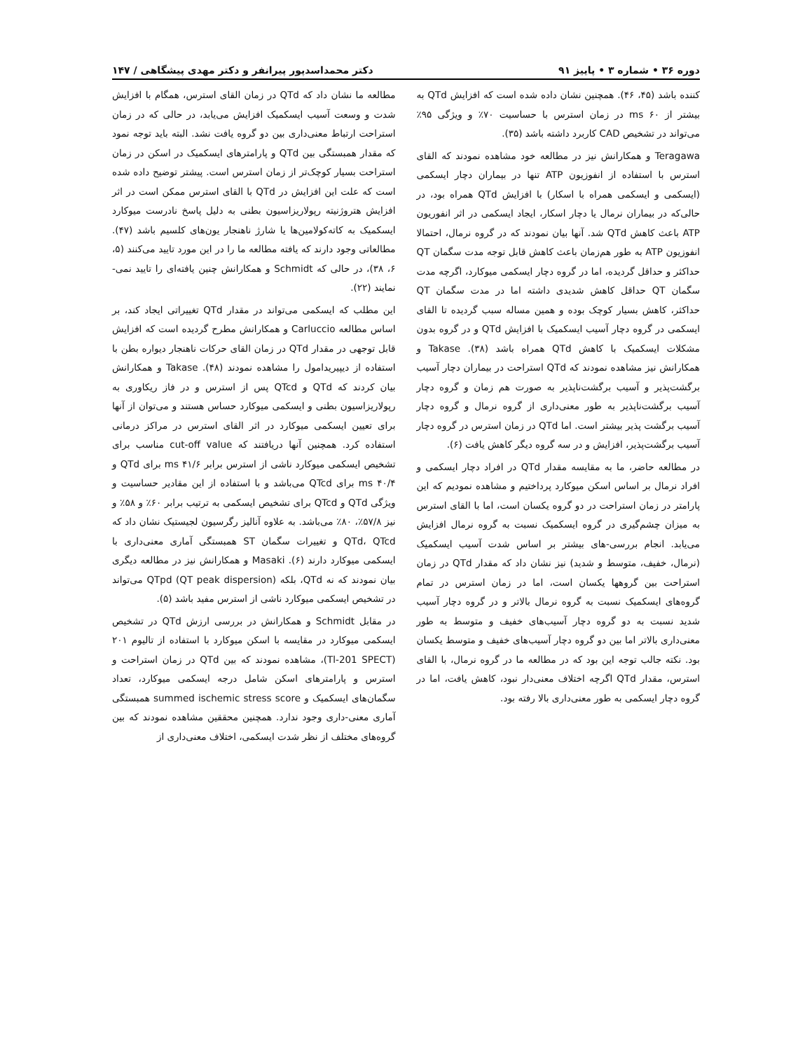دوره ۳۶ • شماره ۳ • پاییز ۹۱ دکتر محمداسدپور پیرانفر و دکتر مهدی پیشگاهی / ۱۴۷
کننده باشد (۴۵، ۴۶). همچنین نشان داده شده است که افزایش QTd به بیشتر از ms ۶۰ در زمان استرس با حساسیت ۷۰٪ و ویژگی ۹۵٪ می‌تواند در تشخیص CAD کاربرد داشته باشد (۳۵).
Teragawa و همکارانش نیز در مطالعه خود مشاهده نمودند که القای استرس با استفاده از انفوزیون ATP تنها در بیماران دچار ایسکمی (ایسکمی و ایسکمی همراه با اسکار) با افزایش QTd همراه بود، در حالی‌که در بیماران نرمال یا دچار اسکار، ایجاد ایسکمی در اثر انفوریون ATP باعث کاهش QTd شد. آنها بیان نمودند که در گروه نرمال، احتمالا انفوزیون ATP به طور هم‌زمان باعث کاهش قابل توجه مدت سگمان QT حداکثر و حداقل گردیده، اما در گروه دچار ایسکمی میوکارد، اگرچه مدت سگمان QT حداقل کاهش شدیدی داشته اما در مدت سگمان QT حداکثر، کاهش بسیار کوچک بوده و همین مساله سبب گردیده تا القای ایسکمی در گروه دچار آسیب ایسکمیک با افزایش QTd و در گروه بدون مشکلات ایسکمیک با کاهش QTd همراه باشد (۳۸). Takase و همکارانش نیز مشاهده نمودند که QTd استراحت در بیماران دچار آسیب برگشت‌پذیر و آسیب برگشت‌ناپذیر به صورت هم زمان و گروه دچار آسیب برگشت‌ناپذیر به طور معنی‌داری از گروه نرمال و گروه دچار آسیب برگشت پذیر بیشتر است. اما QTd در زمان استرس در گروه دچار آسیب برگشت‌پذیر، افزایش و در سه گروه دیگر کاهش یافت (۶).
در مطالعه حاضر، ما به مقایسه مقدار QTd در افراد دچار ایسکمی و افراد نرمال بر اساس اسکن میوکارد پرداختیم و مشاهده نمودیم که این پارامتر در زمان استراحت در دو گروه یکسان است، اما با القای استرس به میزان چشم‌گیری در گروه ایسکمیک نسبت به گروه نرمال افزایش می‌یابد. انجام بررسی-های بیشتر بر اساس شدت آسیب ایسکمیک (نرمال، خفیف، متوسط و شدید) نیز نشان داد که مقدار QTd در زمان استراحت بین گروهها یکسان است، اما در زمان استرس در تمام گروه‌های ایسکمیک نسبت به گروه نرمال بالاتر و در گروه دچار آسیب شدید نسبت به دو گروه دچار آسیب‌های خفیف و متوسط به طور معنی‌داری بالاتر اما بین دو گروه دچار آسیب‌های خفیف و متوسط یکسان بود. نکته جالب توجه این بود که در مطالعه ما در گروه نرمال، با القای استرس، مقدار QTd اگرچه اختلاف معنی‌دار نبود، کاهش یافت، اما در گروه دچار ایسکمی به طور معنی‌داری بالا رفته بود.
مطالعه ما نشان داد که QTd در زمان القای استرس، همگام با افزایش شدت و وسعت آسیب ایسکمیک افزایش می‌یابد، در حالی که در زمان استراحت ارتباط معنی‌داری بین دو گروه یافت نشد. البته باید توجه نمود که مقدار همبستگی بین QTd و پارامترهای ایسکمیک در اسکن در زمان استراحت بسیار کوچک‌تر از زمان استرس است. پیشتر توضیح داده شده است که علت این افزایش در QTd با القای استرس ممکن است در اثر افزایش هتروژنیته رپولاریزاسیون بطنی به دلیل پاسخ نادرست میوکارد ایسکمیک به کاته‌کولامین‌ها یا شارژ ناهنجار یون‌های کلسیم باشد (۴۷). مطالعاتی وجود دارند که یافته مطالعه ما را در این مورد تایید می‌کنند (۵، ۶، ۳۸)، در حالی که Schmidt و همکارانش چنین یافته‌ای را تایید نمی-نمایند (۲۲).
این مطلب که ایسکمی می‌تواند در مقدار QTd تغییراتی ایجاد کند، بر اساس مطالعه Carluccio و همکارانش مطرح گردیده است که افزایش قابل توجهی در مقدار QTd در زمان القای حرکات ناهنجار دیواره بطن با استفاده از دیپیریدامول را مشاهده نمودند (۴۸). Takase و همکارانش بیان کردند که QTd و QTcd پس از استرس و در فاز ریکاوری به رپولاریزاسیون بطنی و ایسکمی میوکارد حساس هستند و می‌توان از آنها برای تعیین ایسکمی میوکارد در اثر القای استرس در مراکز درمانی استفاده کرد. همچنین آنها دریافتند که cut-off value مناسب برای تشخیص ایسکمی میوکارد ناشی از استرس برابر ms ۴۱/۶ برای QTd و ms ۴۰/۴ برای QTcd می‌باشد و با استفاده از این مقادیر حساسیت و ویژگی QTd و QTcd برای تشخیص ایسکمی به ترتیب برابر ۶۰٪ و ۵۸٪ و نیز ۵۷/۸٪، ۸۰٪ می‌باشد. به علاوه آنالیز رگرسیون لجیستیک نشان داد که QTd، QTcd و تغییرات سگمان ST همبستگی آماری معنی‌داری با ایسکمی میوکارد دارند (۶). Masaki و همکارانش نیز در مطالعه دیگری بیان نمودند که نه QTd، بلکه QTpd (QT peak dispersion) می‌تواند در تشخیص ایسکمی میوکارد ناشی از استرس مفید باشد (۵).
در مقابل Schmidt و همکارانش در بررسی ارزش QTd در تشخیص ایسکمی میوکارد در مقایسه با اسکن میوکارد با استفاده از تالیوم ۲۰۱ (Tl-201 SPECT)، مشاهده نمودند که بین QTd در زمان استراحت و استرس و پارامترهای اسکن شامل درجه ایسکمی میوکارد، تعداد سگمان‌های ایسکمیک و summed ischemic stress score همبستگی آماری معنی-داری وجود ندارد. همچنین محققین مشاهده نمودند که بین گروه‌های مختلف از نظر شدت ایسکمی، اختلاف معنی‌داری از